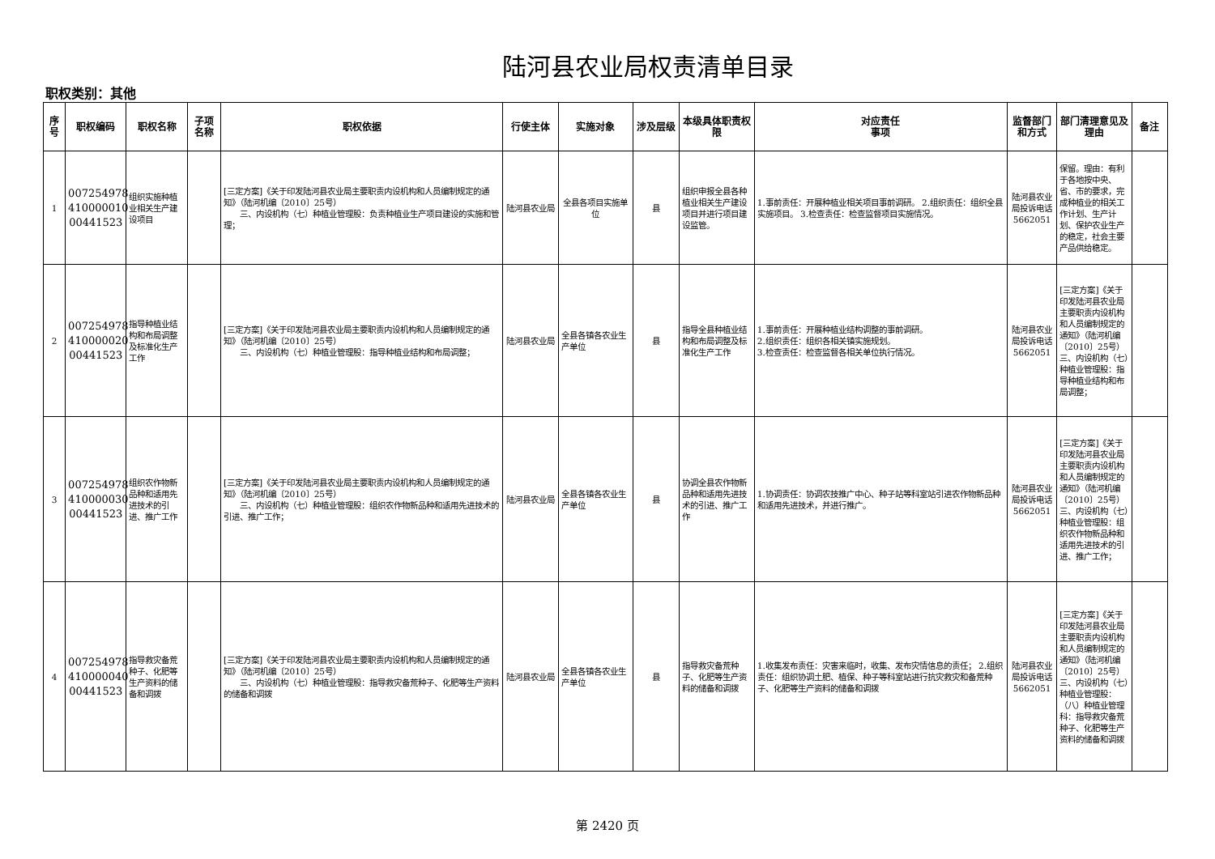陆河县农业局权责清单目录
职权类别：其他
| 序号 | 职权编码 | 职权名称 | 子项名称 | 职权依据 | 行使主体 | 实施对象 | 涉及层级 | 本级具体职责权限 | 对应责任 事项 | 监督部门和方式 | 部门清理意见及理由 | 备注 |
| --- | --- | --- | --- | --- | --- | --- | --- | --- | --- | --- | --- | --- |
| 1 | 007254978 410000010 00441523 | 组织实施种植业相关生产建设项目 | | [三定方案]《关于印发陆河县农业局主要职责内设机构和人员编制规定的通知》（陆河机编〔2010〕25号） 三、内设机构（七）种植业管理股：负责种植业生产项目建设的实施和管理； | 陆河县农业局 | 全县各项目实施单位 | 县 | 组织申报全县各种植业相关生产建设项目并进行项目建设监管。 | 1.事前责任：开展种植业相关项目事前调研。 2.组织责任：组织全县实施项目。 3.检查责任：检查监督项目实施情况。 | 陆河县农业局投诉电话5662051 | 保留。理由：有利于各地按中央、省、市的要求，完成种植业的相关工作计划、生产计划、保护农业生产的稳定，社会主要产品供给稳定。 | |
| 2 | 007254978 410000020 00441523 | 指导种植业结构和布局调整及标准化生产工作 | | [三定方案]《关于印发陆河县农业局主要职责内设机构和人员编制规定的通知》（陆河机编〔2010〕25号） 三、内设机构（七）种植业管理股：指导种植业结构和布局调整； | 陆河县农业局 | 全县各镇各农业生产单位 | 县 | 指导全县种植业结构和布局调整及标准化生产工作 | 1.事前责任：开展种植业结构调整的事前调研。 2.组织责任：组织各相关镇实施规划。 3.检查责任：检查监督各相关单位执行情况。 | 陆河县农业局投诉电话5662051 | [三定方案]《关于印发陆河县农业局主要职责内设机构和人员编制规定的通知》（陆河机编〔2010〕25号） 三、内设机构（七）种植业管理股：指导种植业结构和布局调整； | |
| 3 | 007254978 410000030 00441523 | 组织农作物新品种和适用先进技术的引进、推广工作 | | [三定方案]《关于印发陆河县农业局主要职责内设机构和人员编制规定的通知》（陆河机编〔2010〕25号） 三、内设机构（七）种植业管理股：组织农作物新品种和适用先进技术的引进、推广工作； | 陆河县农业局 | 全县各镇各农业生产单位 | 县 | 协调全县农作物新品种和适用先进技术的引进、推广工作 | 1.协调责任：协调农技推广中心、种子站等科室站引进农作物新品种和适用先进技术，并进行推广。 | 陆河县农业局投诉电话5662051 | [三定方案]《关于印发陆河县农业局主要职责内设机构和人员编制规定的通知》（陆河机编〔2010〕25号） 三、内设机构（七）种植业管理股：组织农作物新品种和适用先进技术的引进、推广工作； | |
| 4 | 007254978 410000040 00441523 | 指导救灾备荒种子、化肥等生产资料的储备和调拨 | | [三定方案]《关于印发陆河县农业局主要职责内设机构和人员编制规定的通知》（陆河机编〔2010〕25号） 三、内设机构（七）种植业管理股：指导救灾备荒种子、化肥等生产资料的储备和调拨 | 陆河县农业局 | 全县各镇各农业生产单位 | 县 | 指导救灾备荒种子、化肥等生产资料的储备和调拨 | 1.收集发布责任：灾害来临时，收集、发布灾情信息的责任； 2.组织责任：组织协调土肥、植保、种子等科室站进行抗灾救灾和备荒种子、化肥等生产资料的储备和调拨 | 陆河县农业局投诉电话5662051 | [三定方案]《关于印发陆河县农业局主要职责内设机构和人员编制规定的通知》（陆河机编〔2010〕25号） 三、内设机构（七）种植业管理股：（八）种植业管理科：指导救灾备荒种子、化肥等生产资料的储备和调拨 | |
第 2420 页